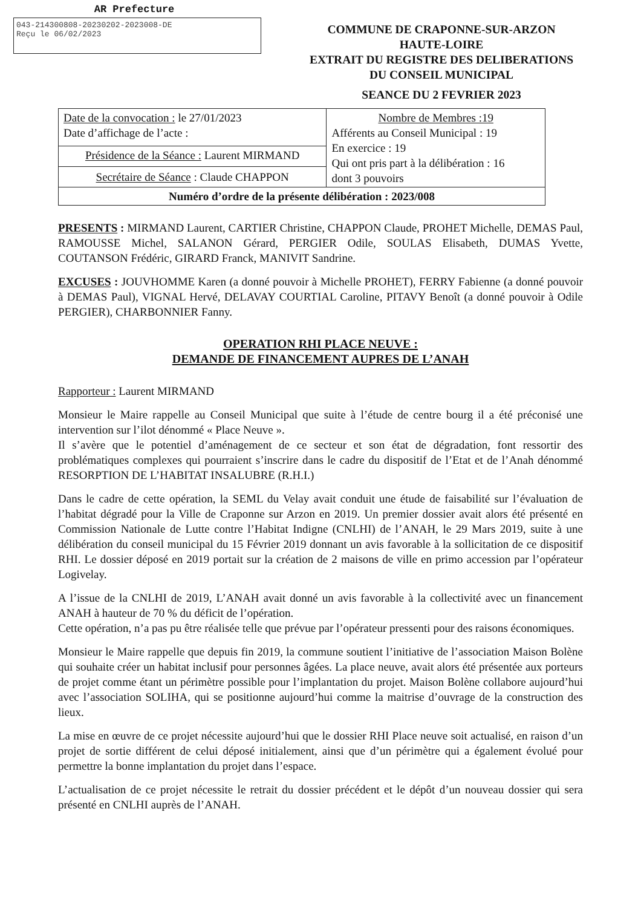AR Prefecture
043-214300808-20230202-2023008-DE
Reçu le 06/02/2023
COMMUNE DE CRAPONNE-SUR-ARZON
HAUTE-LOIRE
EXTRAIT DU REGISTRE DES DELIBERATIONS
DU CONSEIL MUNICIPAL
SEANCE DU 2 FEVRIER 2023
| Date de la convocation : le 27/01/2023 Date d’affichage de l’acte : | Nombre de Membres :19 Afférents au Conseil Municipal : 19 En exercice : 19 Qui ont pris part à la délibération : 16 dont 3 pouvoirs |
| Présidence de la Séance : Laurent MIRMAND | |
| Secrétaire de Séance : Claude CHAPPON | |
| Numéro d’ordre de la présente délibération : 2023/008 | |
PRESENTS : MIRMAND Laurent, CARTIER Christine, CHAPPON Claude, PROHET Michelle, DEMAS Paul, RAMOUSSE Michel, SALANON Gérard, PERGIER Odile, SOULAS Elisabeth, DUMAS Yvette, COUTANSON Frédéric, GIRARD Franck, MANIVIT Sandrine.
EXCUSES : JOUVHOMME Karen (a donné pouvoir à Michelle PROHET), FERRY Fabienne (a donné pouvoir à DEMAS Paul), VIGNAL Hervé, DELAVAY COURTIAL Caroline, PITAVY Benoît (a donné pouvoir à Odile PERGIER), CHARBONNIER Fanny.
OPERATION RHI PLACE NEUVE :
DEMANDE DE FINANCEMENT AUPRES DE L’ANAH
Rapporteur : Laurent MIRMAND
Monsieur le Maire rappelle au Conseil Municipal que suite à l’étude de centre bourg il a été préconisé une intervention sur l’ilot dénommé « Place Neuve ».
Il s’avère que le potentiel d’aménagement de ce secteur et son état de dégradation, font ressortir des problématiques complexes qui pourraient s’inscrire dans le cadre du dispositif de l’Etat et de l’Anah dénommé RESORPTION DE L’HABITAT INSALUBRE (R.H.I.)
Dans le cadre de cette opération, la SEML du Velay avait conduit une étude de faisabilité sur l’évaluation de l’habitat dégradé pour la Ville de Craponne sur Arzon en 2019. Un premier dossier avait alors été présenté en Commission Nationale de Lutte contre l’Habitat Indigne (CNLHI) de l’ANAH, le 29 Mars 2019, suite à une délibération du conseil municipal du 15 Février 2019 donnant un avis favorable à la sollicitation de ce dispositif RHI. Le dossier déposé en 2019 portait sur la création de 2 maisons de ville en primo accession par l’opérateur Logivelay.
A l’issue de la CNLHI de 2019, L’ANAH avait donné un avis favorable à la collectivité avec un financement ANAH à hauteur de 70 % du déficit de l’opération.
Cette opération, n’a pas pu être réalisée telle que prévue par l’opérateur pressenti pour des raisons économiques.
Monsieur le Maire rappelle que depuis fin 2019, la commune soutient l’initiative de l’association Maison Bolène qui souhaite créer un habitat inclusif pour personnes âgées. La place neuve, avait alors été présentée aux porteurs de projet comme étant un périmètre possible pour l’implantation du projet. Maison Bolène collabore aujourd’hui avec l’association SOLIHA, qui se positionne aujourd’hui comme la maitrise d’ouvrage de la construction des lieux.
La mise en œuvre de ce projet nécessite aujourd’hui que le dossier RHI Place neuve soit actualisé, en raison d’un projet de sortie différent de celui déposé initialement, ainsi que d’un périmètre qui a également évolué pour permettre la bonne implantation du projet dans l’espace.
L’actualisation de ce projet nécessite le retrait du dossier précédent et le dépôt d’un nouveau dossier qui sera présenté en CNLHI auprès de l’ANAH.